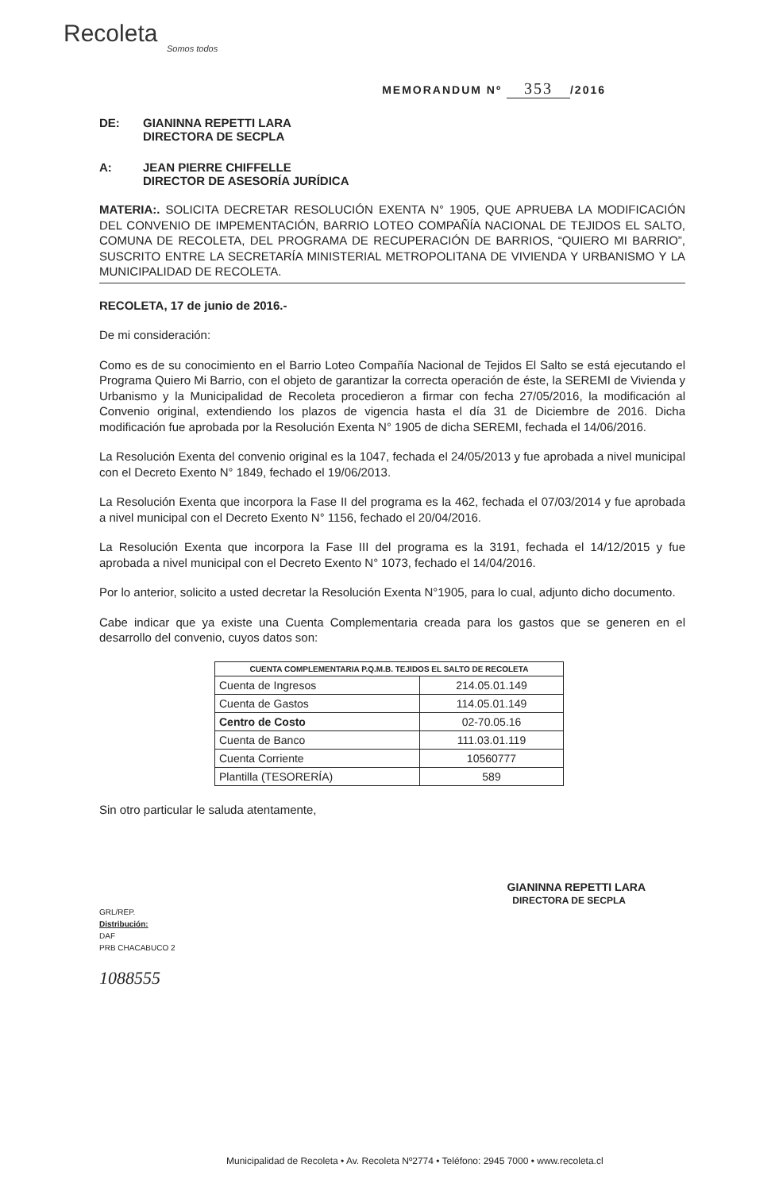Recoleta
Somos todos
MEMORANDUM Nº 353 /2016
DE: GIANINNA REPETTI LARA
DIRECTORA DE SECPLA
A: JEAN PIERRE CHIFFELLE
DIRECTOR DE ASESORÍA JURÍDICA
MATERIA:. SOLICITA DECRETAR RESOLUCIÓN EXENTA N° 1905, QUE APRUEBA LA MODIFICACIÓN DEL CONVENIO DE IMPEMENTACIÓN, BARRIO LOTEO COMPAÑÍA NACIONAL DE TEJIDOS EL SALTO, COMUNA DE RECOLETA, DEL PROGRAMA DE RECUPERACIÓN DE BARRIOS, “QUIERO MI BARRIO”, SUSCRITO ENTRE LA SECRETARÍA MINISTERIAL METROPOLITANA DE VIVIENDA Y URBANISMO Y LA MUNICIPALIDAD DE RECOLETA.
RECOLETA, 17 de junio de 2016.-
De mi consideración:
Como es de su conocimiento en el Barrio Loteo Compañía Nacional de Tejidos El Salto se está ejecutando el Programa Quiero Mi Barrio, con el objeto de garantizar la correcta operación de éste, la SEREMI de Vivienda y Urbanismo y la Municipalidad de Recoleta procedieron a firmar con fecha 27/05/2016, la modificación al Convenio original, extendiendo los plazos de vigencia hasta el día 31 de Diciembre de 2016. Dicha modificación fue aprobada por la Resolución Exenta N° 1905 de dicha SEREMI, fechada el 14/06/2016.
La Resolución Exenta del convenio original es la 1047, fechada el 24/05/2013 y fue aprobada a nivel municipal con el Decreto Exento N° 1849, fechado el 19/06/2013.
La Resolución Exenta que incorpora la Fase II del programa es la 462, fechada el 07/03/2014 y fue aprobada a nivel municipal con el Decreto Exento N° 1156, fechado el 20/04/2016.
La Resolución Exenta que incorpora la Fase III del programa es la 3191, fechada el 14/12/2015 y fue aprobada a nivel municipal con el Decreto Exento N° 1073, fechado el 14/04/2016.
Por lo anterior, solicito a usted decretar la Resolución Exenta N°1905, para lo cual, adjunto dicho documento.
Cabe indicar que ya existe una Cuenta Complementaria creada para los gastos que se generen en el desarrollo del convenio, cuyos datos son:
| CUENTA COMPLEMENTARIA P.Q.M.B. TEJIDOS EL SALTO DE RECOLETA | |
| --- | --- |
| Cuenta de Ingresos | 214.05.01.149 |
| Cuenta de Gastos | 114.05.01.149 |
| Centro de Costo | 02-70.05.16 |
| Cuenta de Banco | 111.03.01.119 |
| Cuenta Corriente | 10560777 |
| Plantilla (TESORERÍA) | 589 |
Sin otro particular le saluda atentamente,
GIANINNA REPETTI LARA
DIRECTORA DE SECPLA
GRL/REP.
Distribución:
DAF
PRB CHACABUCO 2
1088555
Municipalidad de Recoleta • Av. Recoleta Nº2774 • Teléfono: 2945 7000 • www.recoleta.cl